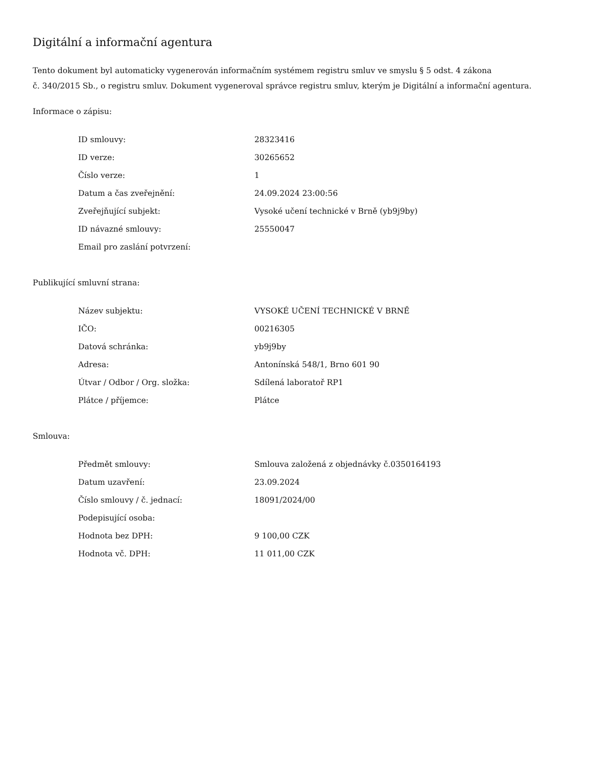Digitální a informační agentura
Tento dokument byl automaticky vygenerován informačním systémem registru smluv ve smyslu § 5 odst. 4 zákona
č. 340/2015 Sb., o registru smluv. Dokument vygeneroval správce registru smluv, kterým je Digitální a informační agentura.
Informace o zápisu:
| ID smlouvy: | 28323416 |
| ID verze: | 30265652 |
| Číslo verze: | 1 |
| Datum a čas zveřejnění: | 24.09.2024 23:00:56 |
| Zveřejňující subjekt: | Vysoké učení technické v Brně (yb9j9by) |
| ID návazné smlouvy: | 25550047 |
| Email pro zaslání potvrzení: | |
Publikující smluvní strana:
| Název subjektu: | VYSOKÉ UČENÍ TECHNICKÉ V BRNĚ |
| IČO: | 00216305 |
| Datová schránka: | yb9j9by |
| Adresa: | Antonínská 548/1, Brno 601 90 |
| Útvar / Odbor / Org. složka: | Sdílená laboratoř RP1 |
| Plátce / příjemce: | Plátce |
Smlouva:
| Předmět smlouvy: | Smlouva založená z objednávky č.0350164193 |
| Datum uzavření: | 23.09.2024 |
| Číslo smlouvy / č. jednací: | 18091/2024/00 |
| Podepisující osoba: | |
| Hodnota bez DPH: | 9 100,00 CZK |
| Hodnota vč. DPH: | 11 011,00 CZK |